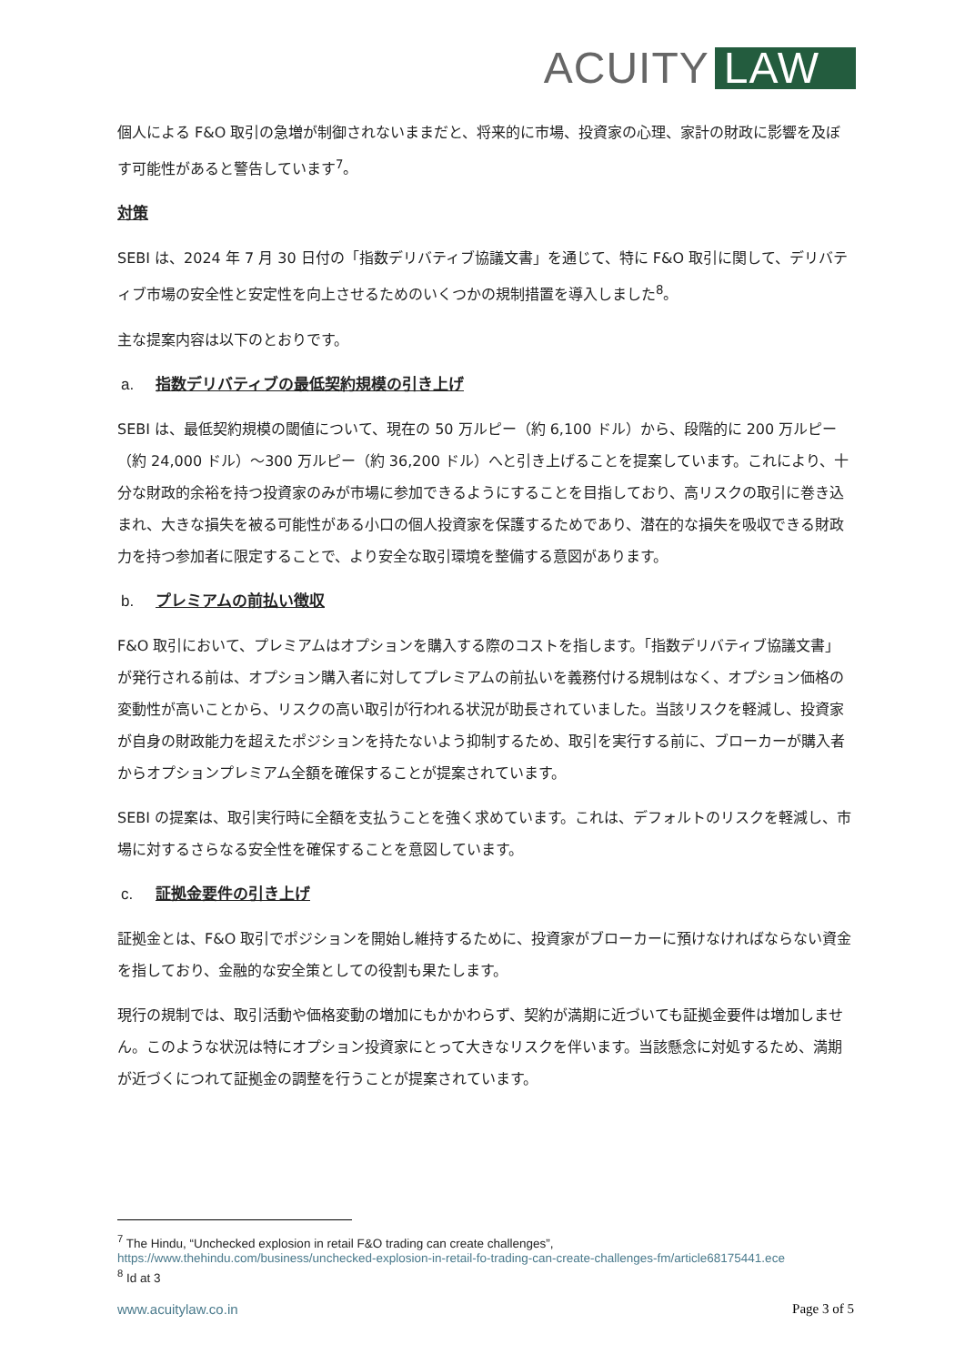ACUITY LAW
個人による F&O 取引の急増が制御されないままだと、将来的に市場、投資家の心理、家計の財政に影響を及ぼす可能性があると警告しています<sup>7</sup>。
対策
SEBI は、2024 年 7 月 30 日付の「指数デリバティブ協議文書」を通じて、特に F&O 取引に関して、デリバティブ市場の安全性と安定性を向上させるためのいくつかの規制措置を導入しました<sup>8</sup>。
主な提案内容は以下のとおりです。
a. 指数デリバティブの最低契約規模の引き上げ
SEBI は、最低契約規模の閾値について、現在の 50 万ルピー（約 6,100 ドル）から、段階的に 200 万ルピー（約 24,000 ドル）～300 万ルピー（約 36,200 ドル）へと引き上げることを提案しています。これにより、十分な財政的余裕を持つ投資家のみが市場に参加できるようにすることを目指しており、高リスクの取引に巻き込まれ、大きな損失を被る可能性がある小口の個人投資家を保護するためであり、潜在的な損失を吸収できる財政力を持つ参加者に限定することで、より安全な取引環境を整備する意図があります。
b. プレミアムの前払い徴収
F&O 取引において、プレミアムはオプションを購入する際のコストを指します。「指数デリバティブ協議文書」が発行される前は、オプション購入者に対してプレミアムの前払いを義務付ける規制はなく、オプション価格の変動性が高いことから、リスクの高い取引が行われる状況が助長されていました。当該リスクを軽減し、投資家が自身の財政能力を超えたポジションを持たないよう抑制するため、取引を実行する前に、ブローカーが購入者からオプションプレミアム全額を確保することが提案されています。
SEBI の提案は、取引実行時に全額を支払うことを強く求めています。これは、デフォルトのリスクを軽減し、市場に対するさらなる安全性を確保することを意図しています。
c. 証拠金要件の引き上げ
証拠金とは、F&O 取引でポジションを開始し維持するために、投資家がブローカーに預けなければならない資金を指しており、金融的な安全策としての役割も果たします。
現行の規制では、取引活動や価格変動の増加にもかかわらず、契約が満期に近づいても証拠金要件は増加しません。このような状況は特にオプション投資家にとって大きなリスクを伴います。当該懸念に対処するため、満期が近づくにつれて証拠金の調整を行うことが提案されています。
<sup>7</sup> The Hindu, “Unchecked explosion in retail F&O trading can create challenges”,
https://www.thehindu.com/business/unchecked-explosion-in-retail-fo-trading-can-create-challenges-fm/article68175441.ece
<sup>8</sup> Id at 3
www.acuitylaw.co.in Page 3 of 5